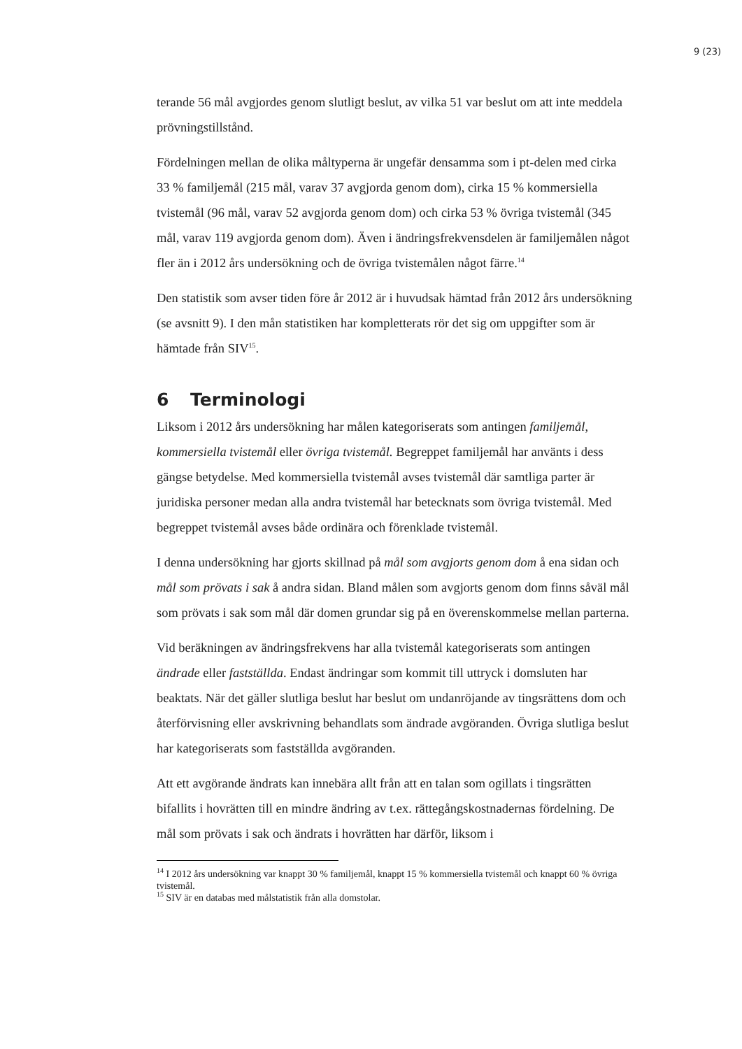9 (23)
terande 56 mål avgjordes genom slutligt beslut, av vilka 51 var beslut om att inte meddela prövningstillstånd.
Fördelningen mellan de olika måltyperna är ungefär densamma som i pt-delen med cirka 33 % familjemål (215 mål, varav 37 avgjorda genom dom), cirka 15 % kommersiella tvistemål (96 mål, varav 52 avgjorda genom dom) och cirka 53 % övriga tvistemål (345 mål, varav 119 avgjorda genom dom). Även i ändringsfrekvensdelen är familjemålen något fler än i 2012 års undersökning och de övriga tvistemålen något färre.<sup>14</sup>
Den statistik som avser tiden före år 2012 är i huvudsak hämtad från 2012 års undersökning (se avsnitt 9). I den mån statistiken har kompletterats rör det sig om uppgifter som är hämtade från SIV<sup>15</sup>.
6 Terminologi
Liksom i 2012 års undersökning har målen kategoriserats som antingen familjemål, kommersiella tvistemål eller övriga tvistemål. Begreppet familjemål har använts i dess gängse betydelse. Med kommersiella tvistemål avses tvistemål där samtliga parter är juridiska personer medan alla andra tvistemål har betecknats som övriga tvistemål. Med begreppet tvistemål avses både ordinära och förenklade tvistemål.
I denna undersökning har gjorts skillnad på mål som avgjorts genom dom å ena sidan och mål som prövats i sak å andra sidan. Bland målen som avgjorts genom dom finns såväl mål som prövats i sak som mål där domen grundar sig på en överenskommelse mellan parterna.
Vid beräkningen av ändringsfrekvens har alla tvistemål kategoriserats som antingen ändrade eller fastställda. Endast ändringar som kommit till uttryck i domsluten har beaktats. När det gäller slutliga beslut har beslut om undanröjande av tingsrättens dom och återförvisning eller avskrivning behandlats som ändrade avgöranden. Övriga slutliga beslut har kategoriserats som fastställda avgöranden.
Att ett avgörande ändrats kan innebära allt från att en talan som ogillats i tingsrätten bifallits i hovrätten till en mindre ändring av t.ex. rättegångskostnadernas fördelning. De mål som prövats i sak och ändrats i hovrätten har därför, liksom i
<sup>14</sup> I 2012 års undersökning var knappt 30 % familjemål, knappt 15 % kommersiella tvistemål och knappt 60 % övriga tvistemål.
<sup>15</sup> SIV är en databas med målstatistik från alla domstolar.